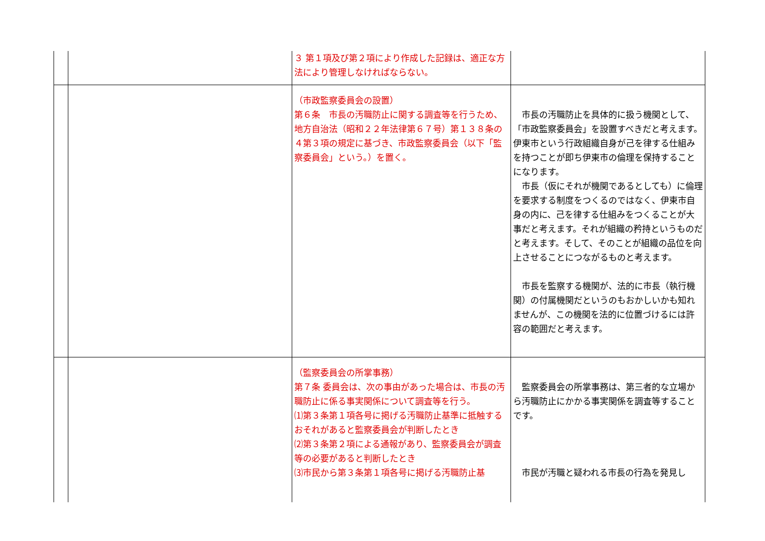| | | ３ 第１項及び第２項により作成した記録は、適正な方法により管理しなければならない。 | |
| | | （市政監察委員会の設置） 第６条 市長の汚職防止に関する調査等を行うため、地方自治法（昭和２２年法律第６７号）第１３８条の４第３項の規定に基づき、市政監察委員会（以下「監察委員会」という。）を置く。 | 市長の汚職防止を具体的に扱う機関として、「市政監察委員会」を設置すべきだと考えます。伊東市という行政組織自身が己を律する仕組みを持つことが即ち伊東市の倫理を保持することになります。 市長（仮にそれが機関であるとしても）に倫理を要求する制度をつくるのではなく、伊東市自身の内に、己を律する仕組みをつくることが大事だと考えます。それが組織の矜持というものだと考えます。そして、そのことが組織の品位を向上させることにつながるものと考えます。 市長を監察する機関が、法的に市長（執行機関）の付属機関だというのもおかしいかも知れませんが、この機関を法的に位置づけるには許容の範囲だと考えます。 |
| | | （監察委員会の所掌事務） 第７条 委員会は、次の事由があった場合は、市長の汚職防止に係る事実関係について調査等を行う。 ⑴第３条第１項各号に掲げる汚職防止基準に抵触するおそれがあると監察委員会が判断したとき ⑵第３条第２項による通報があり、監察委員会が調査等の必要があると判断したとき ⑶市民から第３条第１項各号に掲げる汚職防止基 | 監察委員会の所掌事務は、第三者的な立場から汚職防止にかかる事実関係を調査等することです。 市民が汚職と疑われる市長の行為を発見し |